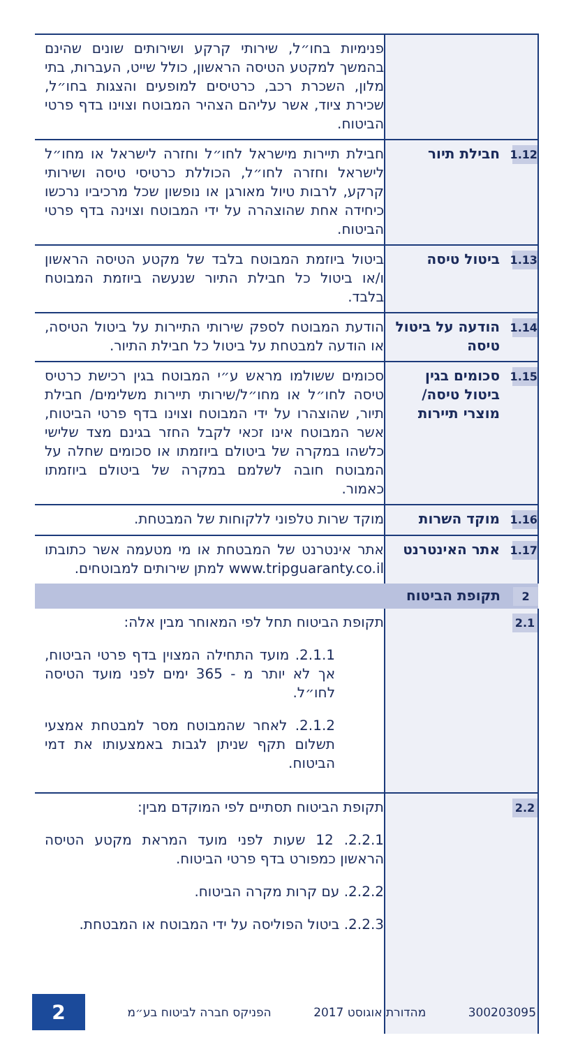| | פנימיות בחו״ל, שירותי קרקע ושירותים שונים שהינם בהמשך למקטע הטיסה הראשון, כולל שייט, העברות, בתי מלון, השכרת רכב, כרטיסים למופעים והצגות בחו״ל, שכירת ציוד, אשר עליהם הצהיר המבוטח וצוינו בדף פרטי הביטוח. |
| 1.12 חבילת תיור | חבילת תיירות מישראל לחו״ל וחזרה לישראל או מחו״ל לישראל וחזרה לחו״ל, הכוללת כרטיסי טיסה ושירותי קרקע, לרבות טיול מאורגן או נופשון שכל מרכיביו נרכשו כיחידה אחת שהוצהרה על ידי המבוטח וצוינה בדף פרטי הביטוח. |
| 1.13 ביטול טיסה | ביטול ביוזמת המבוטח בלבד של מקטע הטיסה הראשון ו/או ביטול כל חבילת התיור שנעשה ביוזמת המבוטח בלבד. |
| 1.14 הודעה על ביטול טיסה | הודעת המבוטח לספק שירותי התיירות על ביטול הטיסה, או הודעה למבטחת על ביטול כל חבילת התיור. |
| 1.15 סכומים בגין ביטול טיסה/ מוצרי תיירות | סכומים ששולמו מראש ע״י המבוטח בגין רכישת כרטיס טיסה לחו״ל או מחו״ל/שירותי תיירות משלימים/ חבילת תיור, שהוצהרו על ידי המבוטח וצוינו בדף פרטי הביטוח, אשר המבוטח אינו זכאי לקבל החזר בגינם מצד שלישי כלשהו במקרה של ביטולם ביוזמתו או סכומים שחלה על המבוטח חובה לשלמם במקרה של ביטולם ביוזמתו כאמור. |
| 1.16 מוקד השרות | מוקד שרות טלפוני ללקוחות של המבטחת. |
| 1.17 אתר האינטרנט | אתר אינטרנט של המבטחת או מי מטעמה אשר כתובתו www.tripguaranty.co.il למתן שירותים למבוטחים. |
| 2 תקופת הביטוח | |
| 2.1 | תקופת הביטוח תחל לפי המאוחר מבין אלה: 2.1.1. מועד התחילה המצוין בדף פרטי הביטוח, אך לא יותר מ - 365 ימים לפני מועד הטיסה לחו״ל. 2.1.2. לאחר שהמבוטח מסר למבטחת אמצעי תשלום תקף שניתן לגבות באמצעותו את דמי הביטוח. |
| 2.2 | תקופת הביטוח תסתיים לפי המוקדם מבין: 2.2.1. 12 שעות לפני מועד המראת מקטע הטיסה הראשון כמפורט בדף פרטי הביטוח. 2.2.2. עם קרות מקרה הביטוח. 2.2.3. ביטול הפוליסה על ידי המבוטח או המבטחת. |
300203095 מהדורת אוגוסט 2017 הפניקס חברה לביטוח בע״מ 2